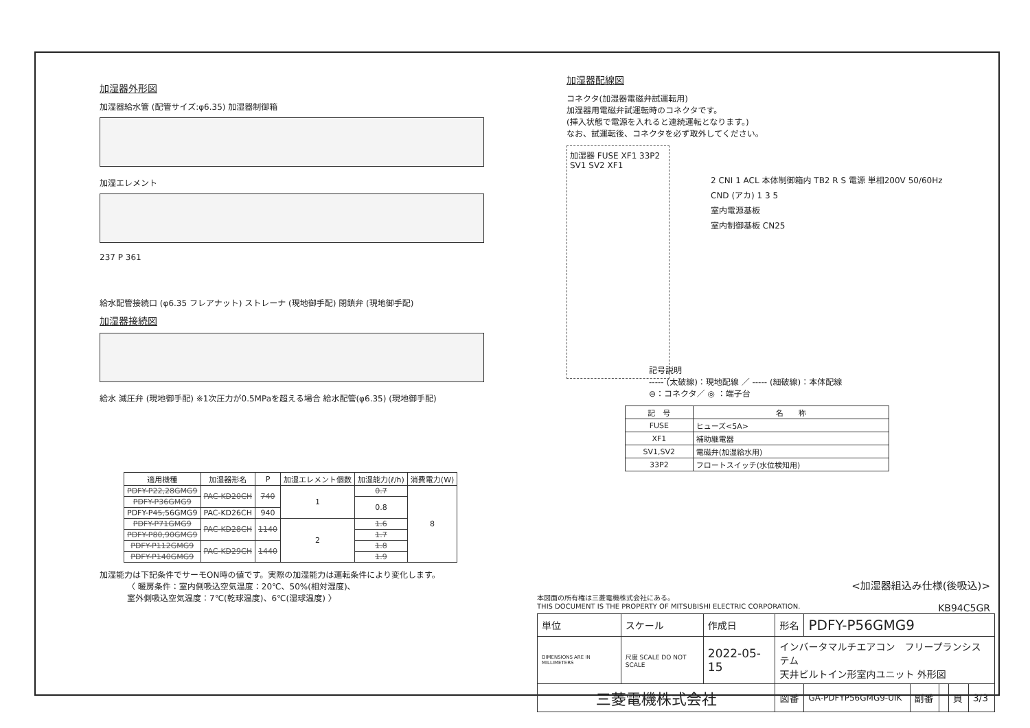加湿器外形図
加湿器給水管 (配管サイズ:φ6.35) 加湿器制御箱
加湿エレメント
237 P 361
給水配管接続口 (φ6.35 フレアナット) ストレーナ (現地御手配) 閉鎖弁 (現地御手配)
加湿器接続図
給水 減圧弁 (現地御手配) ※1次圧力が0.5MPaを超える場合 給水配管(φ6.35) (現地御手配)
| 適用機種 | 加湿器形名 | P | 加湿エレメント個数 | 加湿能力(ℓ/h) | 消費電力(W) |
| --- | --- | --- | --- | --- | --- |
| PDFY-P22,28GMG9 | PAC-KD20CH | 740 | 1 | 0.7 | 8 |
| PDFY-P36GMG9 | | | | 0.8 | |
| PDFY-P 45, 56GMG9 | PAC-KD26CH | 940 | | | |
| PDFY-P71GMG9 | PAC-KD28CH | 1140 | 2 | 1.6 | |
| PDFY-P80,90GMG9 | | | | 1.7 | |
| PDFY-P112GMG9 | PAC-KD29CH | 1440 | | 1.8 | |
| PDFY-P140GMG9 | | | | 1.9 | |
加湿能力は下記条件でサーモON時の値です。実際の加湿能力は運転条件により変化します。
〈 暖房条件：室内側吸込空気温度：20℃、50%(相対湿度)、
室外側吸込空気温度：7℃(乾球温度)、6℃(湿球温度) 〉
加湿器配線図
コネクタ(加湿器電磁弁試運転用)
加湿器用電磁弁試運転時のコネクタです。
(挿入状態で電源を入れると連続運転となります。)
なお、試運転後、コネクタを必ず取外してください。
加湿器 FUSE XF1 33P2 SV1 SV2 XF1
2 CNI 1 ACL 本体制御箱内 TB2 R S 電源 単相200V 50/60Hz
CND (アカ) 1 3 5
室内電源基板
室内制御基板 CN25
記号説明
----- (太破線)：現地配線 ／ ----- (細破線)：本体配線
⊖：コネクタ／ ◎ ：端子台
| 記 号 | 名 称 |
| --- | --- |
| FUSE | ヒューズ<5A> |
| XF1 | 補助継電器 |
| SV1,SV2 | 電磁弁(加湿給水用) |
| 33P2 | フロートスイッチ(水位検知用) |
<加湿器組込み仕様(後吸込)>
本図面の所有権は三菱電機株式会社にある。
THIS DOCUMENT IS THE PROPERTY OF MITSUBISHI ELECTRIC CORPORATION. KB94C5GR
| 単位 | スケール | 作成日 | 形名 | PDFY-P56GMG9 | | | | |
| DIMENSIONS ARE IN MILLIMETERS | 尺度 SCALE DO NOT SCALE | 2022-05-15 | インバータマルチエアコン フリープランシステム 天井ビルトイン形室内ユニット 外形図 | | | | | |
| 三菱電機株式会社 | | | 図番 | GA-PDFYP56GMG9-UIK | 副番 | | 頁 | 3/3 |